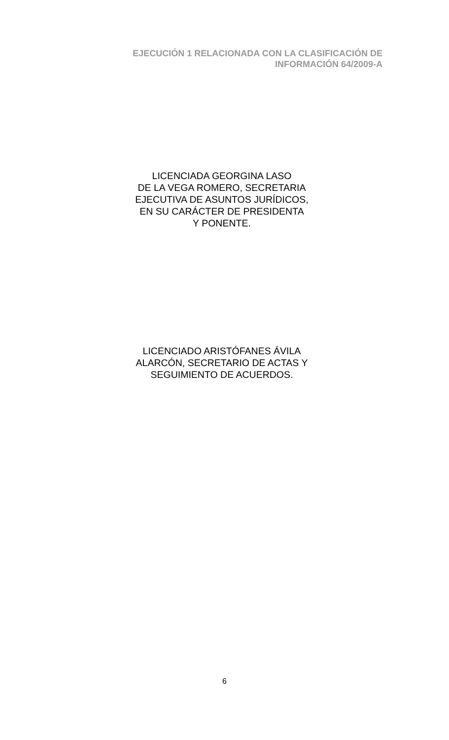EJECUCIÓN 1 RELACIONADA CON LA CLASIFICACIÓN DE
INFORMACIÓN 64/2009-A
LICENCIADA GEORGINA LASO
DE LA VEGA ROMERO, SECRETARIA
EJECUTIVA DE ASUNTOS JURÍDICOS,
EN SU CARÁCTER DE PRESIDENTA
Y PONENTE.
LICENCIADO ARISTÓFANES ÁVILA
ALARCÓN, SECRETARIO DE ACTAS Y
SEGUIMIENTO DE ACUERDOS.
6